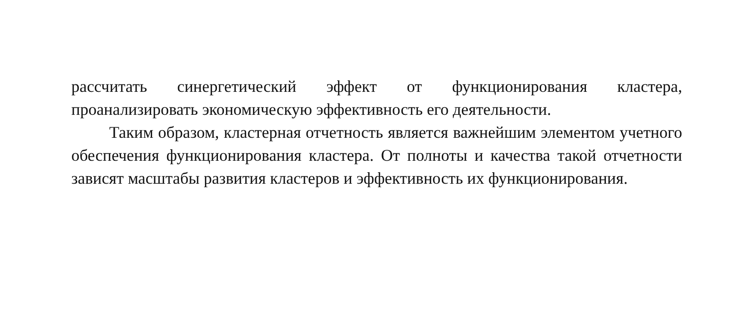рассчитать синергетический эффект от функционирования кластера, проанализировать экономическую эффективность его деятельности.
Таким образом, кластерная отчетность является важнейшим элементом учетного обеспечения функционирования кластера. От полноты и качества такой отчетности зависят масштабы развития кластеров и эффективность их функционирования.